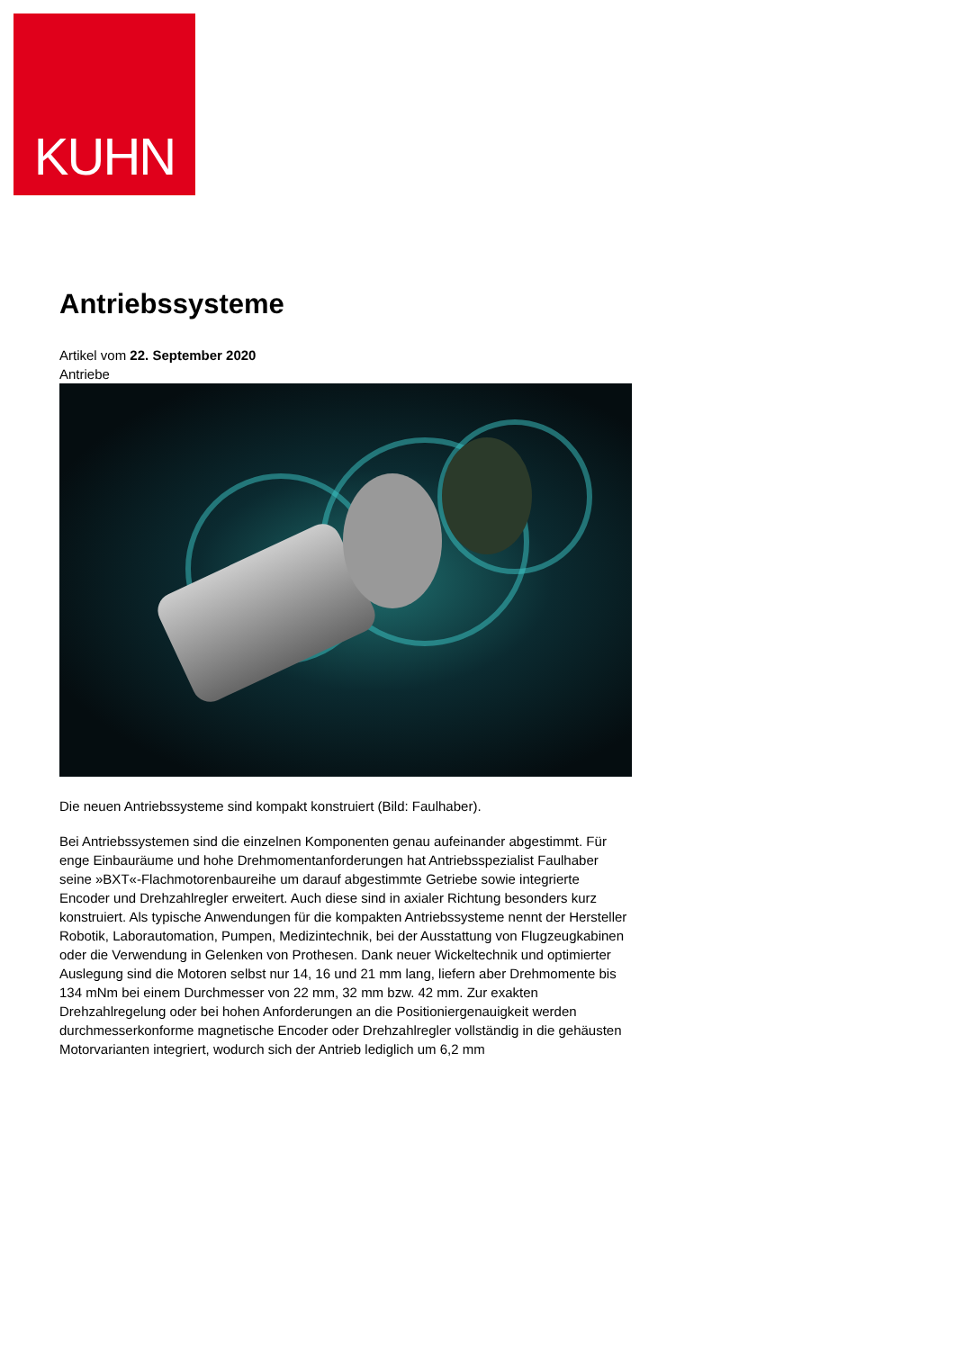KUHN
Antriebssysteme
Artikel vom 22. September 2020
Antriebe
Die neuen Antriebssysteme sind kompakt konstruiert (Bild: Faulhaber).
Bei Antriebssystemen sind die einzelnen Komponenten genau aufeinander abgestimmt. Für enge Einbauräume und hohe Drehmomentanforderungen hat Antriebsspezialist Faulhaber seine »BXT«-Flachmotorenbaureihe um darauf abgestimmte Getriebe sowie integrierte Encoder und Drehzahlregler erweitert. Auch diese sind in axialer Richtung besonders kurz konstruiert. Als typische Anwendungen für die kompakten Antriebssysteme nennt der Hersteller Robotik, Laborautomation, Pumpen, Medizintechnik, bei der Ausstattung von Flugzeugkabinen oder die Verwendung in Gelenken von Prothesen. Dank neuer Wickeltechnik und optimierter Auslegung sind die Motoren selbst nur 14, 16 und 21 mm lang, liefern aber Drehmomente bis 134 mNm bei einem Durchmesser von 22 mm, 32 mm bzw. 42 mm. Zur exakten Drehzahlregelung oder bei hohen Anforderungen an die Positioniergenauigkeit werden durchmesserkonforme magnetische Encoder oder Drehzahlregler vollständig in die gehäusten Motorvarianten integriert, wodurch sich der Antrieb lediglich um 6,2 mm